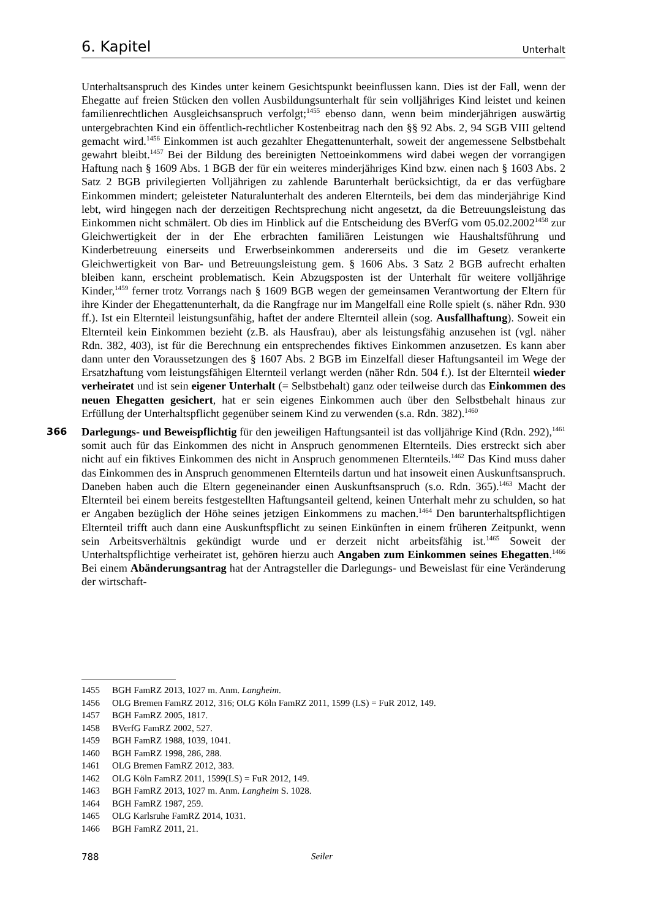6. Kapitel Unterhalt
Unterhaltsanspruch des Kindes unter keinem Gesichtspunkt beeinflussen kann. Dies ist der Fall, wenn der Ehegatte auf freien Stücken den vollen Ausbildungsunterhalt für sein volljähriges Kind leistet und keinen familienrechtlichen Ausgleichsanspruch verfolgt;<sup>1455</sup> ebenso dann, wenn beim minderjährigen auswärtig untergebrachten Kind ein öffentlich-rechtlicher Kostenbeitrag nach den §§ 92 Abs. 2, 94 SGB VIII geltend gemacht wird.<sup>1456</sup> Einkommen ist auch gezahlter Ehegattenunterhalt, soweit der angemessene Selbstbehalt gewahrt bleibt.<sup>1457</sup> Bei der Bildung des bereinigten Nettoeinkommens wird dabei wegen der vorrangigen Haftung nach § 1609 Abs. 1 BGB der für ein weiteres minderjähriges Kind bzw. einen nach § 1603 Abs. 2 Satz 2 BGB privilegierten Volljährigen zu zahlende Barunterhalt berücksichtigt, da er das verfügbare Einkommen mindert; geleisteter Naturalunterhalt des anderen Elternteils, bei dem das minderjährige Kind lebt, wird hingegen nach der derzeitigen Rechtsprechung nicht angesetzt, da die Betreuungsleistung das Einkommen nicht schmälert. Ob dies im Hinblick auf die Entscheidung des BVerfG vom 05.02.2002<sup>1458</sup> zur Gleichwertigkeit der in der Ehe erbrachten familiären Leistungen wie Haushaltsführung und Kinderbetreuung einerseits und Erwerbseinkommen andererseits und die im Gesetz verankerte Gleichwertigkeit von Bar- und Betreuungsleistung gem. § 1606 Abs. 3 Satz 2 BGB aufrecht erhalten bleiben kann, erscheint problematisch. Kein Abzugsposten ist der Unterhalt für weitere volljährige Kinder,<sup>1459</sup> ferner trotz Vorrangs nach § 1609 BGB wegen der gemeinsamen Verantwortung der Eltern für ihre Kinder der Ehegattenunterhalt, da die Rangfrage nur im Mangelfall eine Rolle spielt (s. näher Rdn. 930 ff.). Ist ein Elternteil leistungsunfähig, haftet der andere Elternteil allein (sog. Ausfallhaftung). Soweit ein Elternteil kein Einkommen bezieht (z.B. als Hausfrau), aber als leistungsfähig anzusehen ist (vgl. näher Rdn. 382, 403), ist für die Berechnung ein entsprechendes fiktives Einkommen anzusetzen. Es kann aber dann unter den Voraussetzungen des § 1607 Abs. 2 BGB im Einzelfall dieser Haftungsanteil im Wege der Ersatzhaftung vom leistungsfähigen Elternteil verlangt werden (näher Rdn. 504 f.). Ist der Elternteil wieder verheiratet und ist sein eigener Unterhalt (= Selbstbehalt) ganz oder teilweise durch das Einkommen des neuen Ehegatten gesichert, hat er sein eigenes Einkommen auch über den Selbstbehalt hinaus zur Erfüllung der Unterhaltspflicht gegenüber seinem Kind zu verwenden (s.a. Rdn. 382).<sup>1460</sup>
366 Darlegungs- und Beweispflichtig für den jeweiligen Haftungsanteil ist das volljährige Kind (Rdn. 292),<sup>1461</sup> somit auch für das Einkommen des nicht in Anspruch genommenen Elternteils. Dies erstreckt sich aber nicht auf ein fiktives Einkommen des nicht in Anspruch genommenen Elternteils.<sup>1462</sup> Das Kind muss daher das Einkommen des in Anspruch genommenen Elternteils dartun und hat insoweit einen Auskunftsanspruch. Daneben haben auch die Eltern gegeneinander einen Auskunftsanspruch (s.o. Rdn. 365).<sup>1463</sup> Macht der Elternteil bei einem bereits festgestellten Haftungsanteil geltend, keinen Unterhalt mehr zu schulden, so hat er Angaben bezüglich der Höhe seines jetzigen Einkommens zu machen.<sup>1464</sup> Den barunterhaltspflichtigen Elternteil trifft auch dann eine Auskunftspflicht zu seinen Einkünften in einem früheren Zeitpunkt, wenn sein Arbeitsverhältnis gekündigt wurde und er derzeit nicht arbeitsfähig ist.<sup>1465</sup> Soweit der Unterhaltspflichtige verheiratet ist, gehören hierzu auch Angaben zum Einkommen seines Ehegatten.<sup>1466</sup> Bei einem Abänderungsantrag hat der Antragsteller die Darlegungs- und Beweislast für eine Veränderung der wirtschaft-
1455 BGH FamRZ 2013, 1027 m. Anm. Langheim.
1456 OLG Bremen FamRZ 2012, 316; OLG Köln FamRZ 2011, 1599 (LS) = FuR 2012, 149.
1457 BGH FamRZ 2005, 1817.
1458 BVerfG FamRZ 2002, 527.
1459 BGH FamRZ 1988, 1039, 1041.
1460 BGH FamRZ 1998, 286, 288.
1461 OLG Bremen FamRZ 2012, 383.
1462 OLG Köln FamRZ 2011, 1599(LS) = FuR 2012, 149.
1463 BGH FamRZ 2013, 1027 m. Anm. Langheim S. 1028.
1464 BGH FamRZ 1987, 259.
1465 OLG Karlsruhe FamRZ 2014, 1031.
1466 BGH FamRZ 2011, 21.
788 Seiler